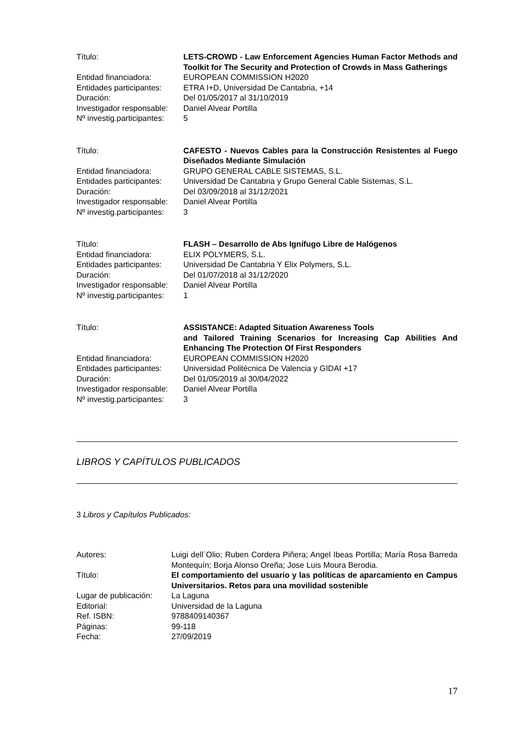Título: LETS-CROWD - Law Enforcement Agencies Human Factor Methods and Toolkit for The Security and Protection of Crowds in Mass Gatherings
Entidad financiadora: EUROPEAN COMMISSION H2020
Entidades participantes:
ETRA I+D, Universidad De Cantabria, +14
Duración: Del 01/05/2017 al 31/10/2019
Investigador responsable:
Daniel Alvear Portilla
Nº investig.participantes:
5
Título: CAFESTO - Nuevos Cables para la Construcción Resistentes al Fuego Diseñados Mediante Simulación
Entidad financiadora: GRUPO GENERAL CABLE SISTEMAS, S.L.
Entidades participantes:
Universidad De Cantabria y Grupo General Cable Sistemas, S.L.
Duración: Del 03/09/2018 al 31/12/2021
Investigador responsable:
Daniel Alvear Portilla
Nº investig.participantes:
3
Título: FLASH – Desarrollo de Abs Ignífugo Libre de Halógenos
Entidad financiadora: ELIX POLYMERS, S.L.
Entidades participantes:
Universidad De Cantabria Y Elix Polymers, S.L.
Duración: Del 01/07/2018 al 31/12/2020
Investigador responsable:
Daniel Alvear Portilla
Nº investig.participantes:
1
Título: ASSISTANCE: Adapted Situation Awareness Tools
and Tailored Training Scenarios for Increasing Cap Abilities And Enhancing The Protection Of First Responders
Entidad financiadora: EUROPEAN COMMISSION H2020
Entidades participantes:
Universidad Politécnica De Valencia y GIDAI +17
Duración: Del 01/05/2019 al 30/04/2022
Investigador responsable:
Daniel Alvear Portilla
Nº investig.participantes:
3
LIBROS Y CAPÍTULOS PUBLICADOS
3 Libros y Capítulos Publicados:
Autores: Luigi dell´Olio; Ruben Cordera Piñera; Angel Ibeas Portilla; María Rosa Barreda Montequín; Borja Alonso Oreña; Jose Luis Moura Berodia.
Título: El comportamiento del usuario y las políticas de aparcamiento en Campus Universitarios. Retos para una movilidad sostenible
Lugar de publicación:
La Laguna
Editorial: Universidad de la Laguna
Ref. ISBN: 9788409140367
Páginas: 99-118
Fecha: 27/09/2019
17